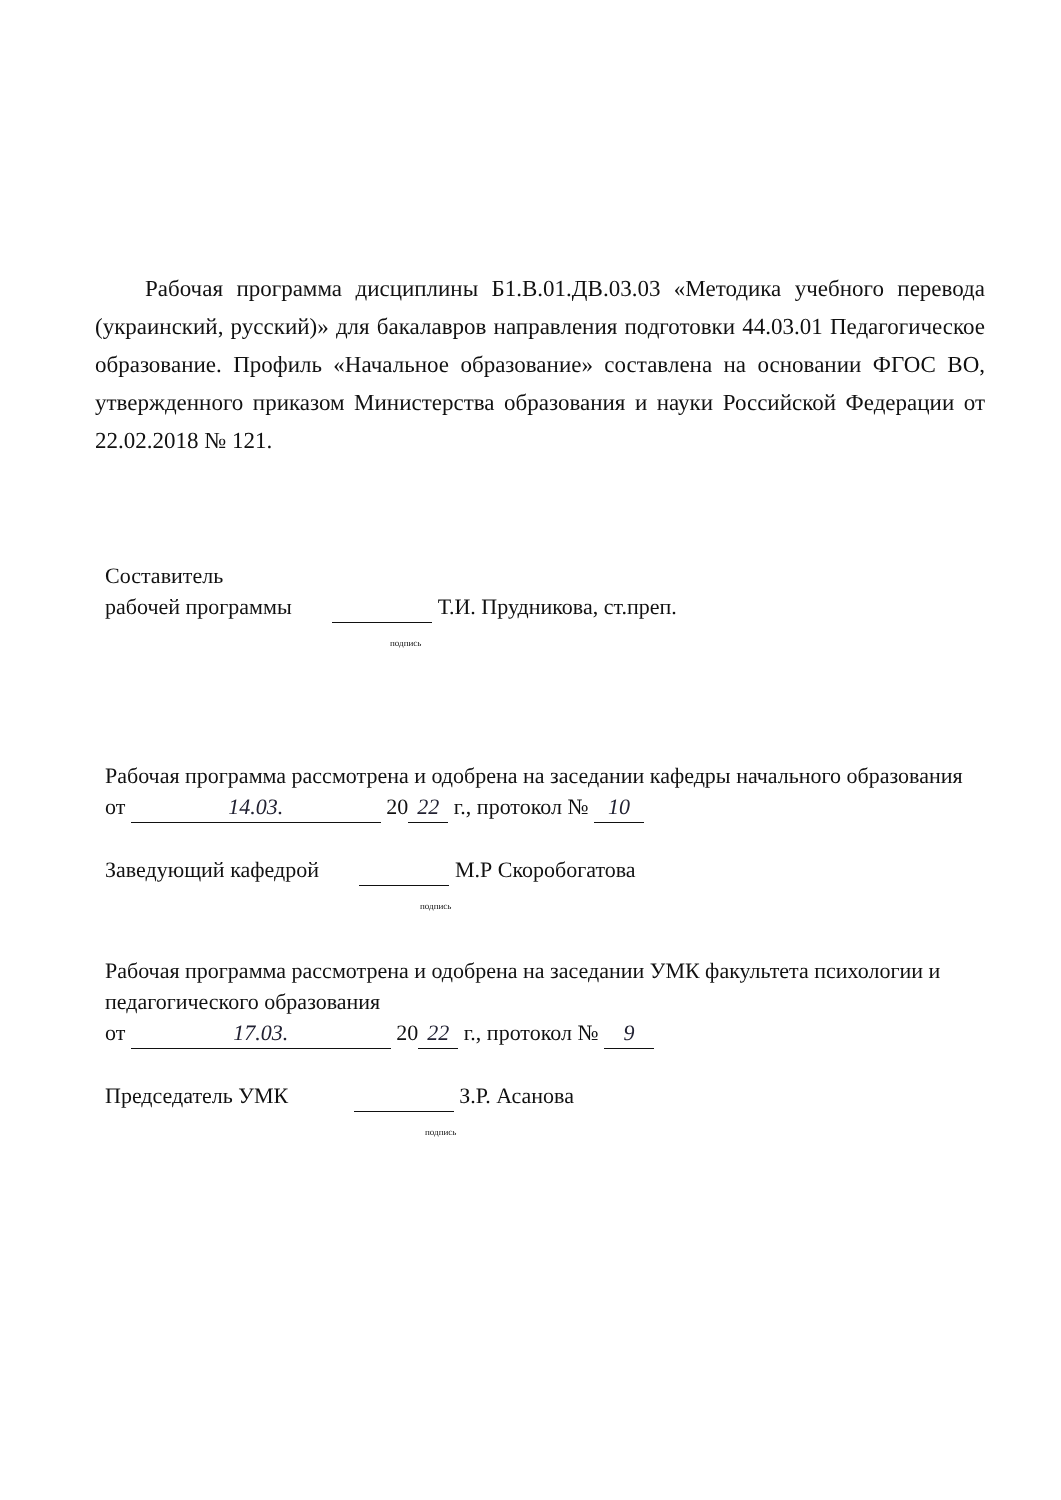Рабочая программа дисциплины Б1.В.01.ДВ.03.03 «Методика учебного перевода (украинский, русский)» для бакалавров направления подготовки 44.03.01 Педагогическое образование. Профиль «Начальное образование» составлена на основании ФГОС ВО, утвержденного приказом Министерства образования и науки Российской Федерации от 22.02.2018 № 121.
Составитель
рабочей программы Т.И. Прудникова, ст.преп.
подпись
Рабочая программа рассмотрена и одобрена на заседании кафедры начального образования
от 14.03. 20 22 г., протокол № 10
Заведующий кафедрой М.Р Скоробогатова
подпись
Рабочая программа рассмотрена и одобрена на заседании УМК факультета психологии и педагогического образования
от 17.03. 20 22 г., протокол № 9
Председатель УМК З.Р. Асанова
подпись